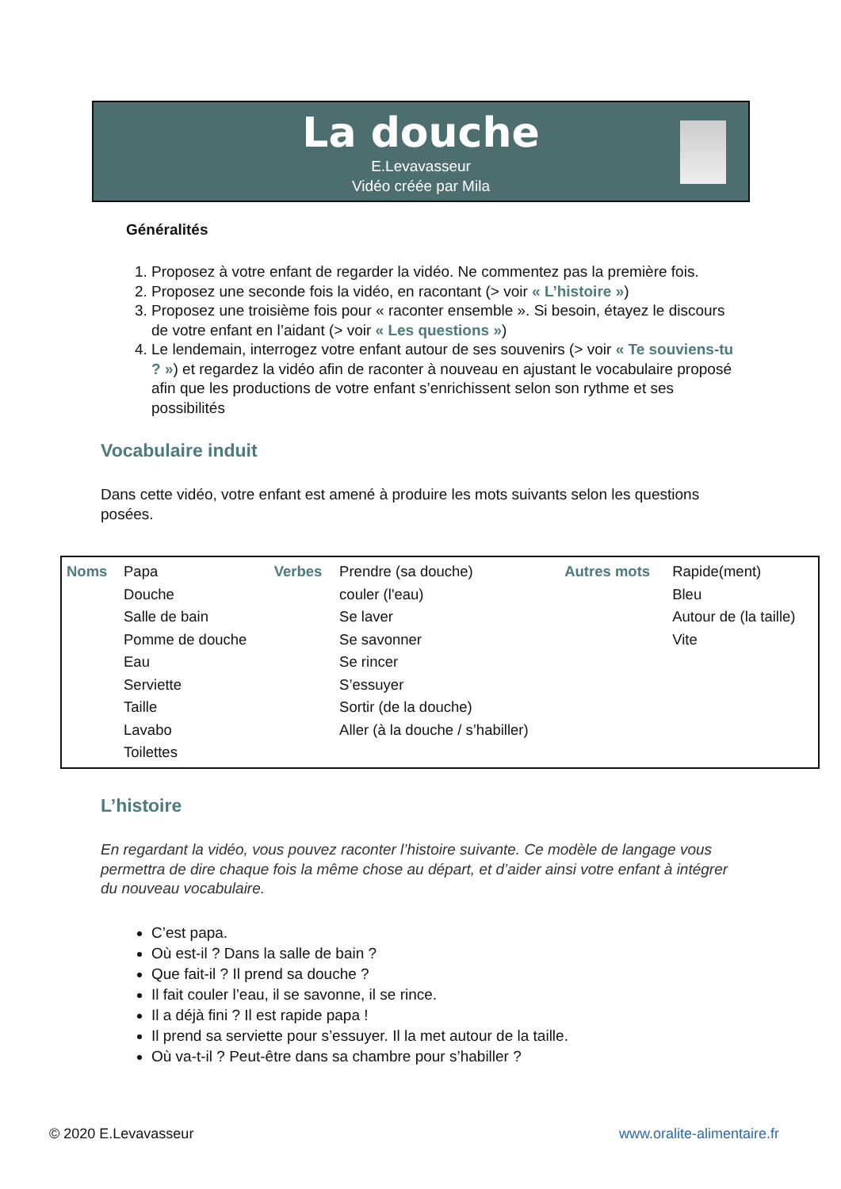La douche
E.Levavasseur
Vidéo créée par Mila
Généralités
1. Proposez à votre enfant de regarder la vidéo. Ne commentez pas la première fois.
2. Proposez une seconde fois la vidéo, en racontant (> voir « L’histoire »)
3. Proposez une troisième fois pour « raconter ensemble ». Si besoin, étayez le discours de votre enfant en l’aidant (> voir « Les questions »)
4. Le lendemain, interrogez votre enfant autour de ses souvenirs (> voir « Te souviens-tu ? ») et regardez la vidéo afin de raconter à nouveau en ajustant le vocabulaire proposé afin que les productions de votre enfant s’enrichissent selon son rythme et ses possibilités
Vocabulaire induit
Dans cette vidéo, votre enfant est amené à produire les mots suivants selon les questions posées.
| Noms | Papa Douche Salle de bain Pomme de douche Eau Serviette Taille Lavabo Toilettes | Verbes | Prendre (sa douche) couler (l'eau) Se laver Se savonner Se rincer S’essuyer Sortir (de la douche) Aller (à la douche / s’habiller) | Autres mots | Rapide(ment) Bleu Autour de (la taille) Vite |
L’histoire
En regardant la vidéo, vous pouvez raconter l’histoire suivante. Ce modèle de langage vous permettra de dire chaque fois la même chose au départ, et d’aider ainsi votre enfant à intégrer du nouveau vocabulaire.
C’est papa.
Où est-il ? Dans la salle de bain ?
Que fait-il ? Il prend sa douche ?
Il fait couler l’eau, il se savonne, il se rince.
Il a déjà fini ? Il est rapide papa !
Il prend sa serviette pour s’essuyer. Il la met autour de la taille.
Où va-t-il ? Peut-être dans sa chambre pour s’habiller ?
© 2020 E.Levavasseur www.oralite-alimentaire.fr